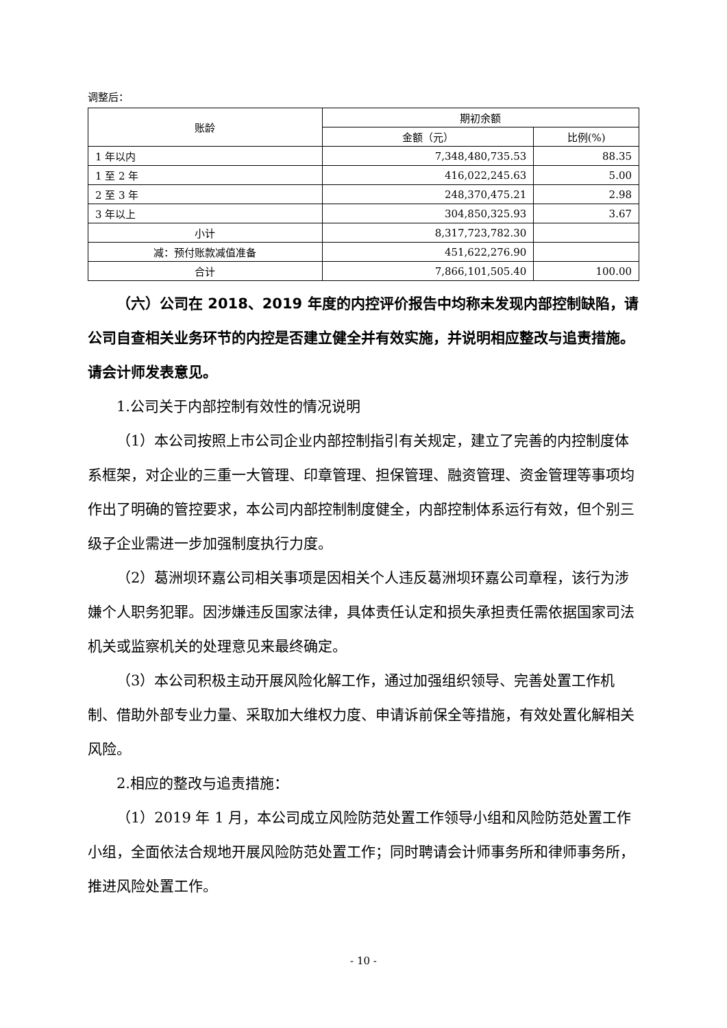调整后：
| 账龄 | 期初余额 | |
| --- | --- | --- |
| | 金额（元） | 比例(%) |
| 1 年以内 | 7,348,480,735.53 | 88.35 |
| 1 至 2 年 | 416,022,245.63 | 5.00 |
| 2 至 3 年 | 248,370,475.21 | 2.98 |
| 3 年以上 | 304,850,325.93 | 3.67 |
| 小计 | 8,317,723,782.30 | |
| 减：预付账款减值准备 | 451,622,276.90 | |
| 合计 | 7,866,101,505.40 | 100.00 |
（六）公司在 2018、2019 年度的内控评价报告中均称未发现内部控制缺陷，请公司自查相关业务环节的内控是否建立健全并有效实施，并说明相应整改与追责措施。请会计师发表意见。
1.公司关于内部控制有效性的情况说明
（1）本公司按照上市公司企业内部控制指引有关规定，建立了完善的内控制度体系框架，对企业的三重一大管理、印章管理、担保管理、融资管理、资金管理等事项均作出了明确的管控要求，本公司内部控制制度健全，内部控制体系运行有效，但个别三级子企业需进一步加强制度执行力度。
（2）葛洲坝环嘉公司相关事项是因相关个人违反葛洲坝环嘉公司章程，该行为涉嫌个人职务犯罪。因涉嫌违反国家法律，具体责任认定和损失承担责任需依据国家司法机关或监察机关的处理意见来最终确定。
（3）本公司积极主动开展风险化解工作，通过加强组织领导、完善处置工作机制、借助外部专业力量、采取加大维权力度、申请诉前保全等措施，有效处置化解相关风险。
2.相应的整改与追责措施：
（1）2019 年 1 月，本公司成立风险防范处置工作领导小组和风险防范处置工作小组，全面依法合规地开展风险防范处置工作；同时聘请会计师事务所和律师事务所，推进风险处置工作。
- 10 -